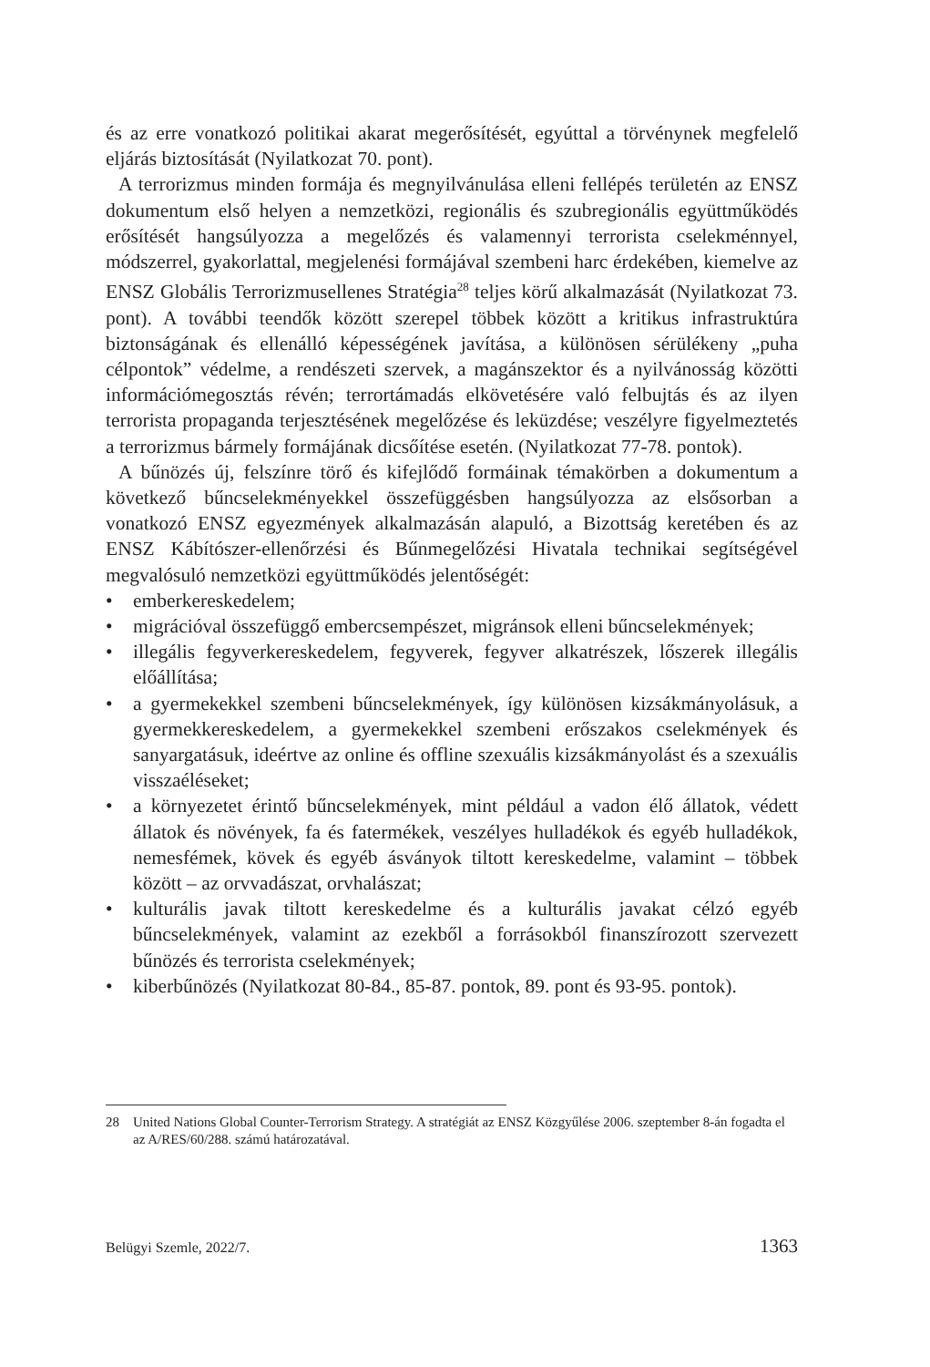és az erre vonatkozó politikai akarat megerősítését, egyúttal a törvénynek megfelelő eljárás biztosítását (Nyilatkozat 70. pont).
A terrorizmus minden formája és megnyilvánulása elleni fellépés területén az ENSZ dokumentum első helyen a nemzetközi, regionális és szubregionális együttműködés erősítését hangsúlyozza a megelőzés és valamennyi terrorista cselekménnyel, módszerrel, gyakorlattal, megjelenési formájával szembeni harc érdekében, kiemelve az ENSZ Globális Terrorizmusellenes Stratégia<sup>28</sup> teljes körű alkalmazását (Nyilatkozat 73. pont). A további teendők között szerepel többek között a kritikus infrastruktúra biztonságának és ellenálló képességének javítása, a különösen sérülékeny „puha célpontok” védelme, a rendészeti szervek, a magánszektor és a nyilvánosság közötti információmegosztás révén; terrortámadás elkövetésére való felbujtás és az ilyen terrorista propaganda terjesztésének megelőzése és leküzdése; veszélyre figyelmeztetés a terrorizmus bármely formájának dicsőítése esetén. (Nyilatkozat 77-78. pontok).
A bűnözés új, felszínre törő és kifejlődő formáinak témakörben a dokumentum a következő bűncselekményekkel összefüggésben hangsúlyozza az elsősorban a vonatkozó ENSZ egyezmények alkalmazásán alapuló, a Bizottság keretében és az ENSZ Kábítószer-ellenőrzési és Bűnmegelőzési Hivatala technikai segítségével megvalósuló nemzetközi együttműködés jelentőségét:
• emberkereskedelem;
• migrációval összefüggő embercsempészet, migránsok elleni bűncselekmények;
• illegális fegyverkereskedelem, fegyverek, fegyver alkatrészek, lőszerek illegális előállítása;
• a gyermekekkel szembeni bűncselekmények, így különösen kizsákmányolásuk, a gyermekkereskedelem, a gyermekekkel szembeni erőszakos cselekmények és sanyargatásuk, ideértve az online és offline szexuális kizsákmányolást és a szexuális visszaéléseket;
• a környezetet érintő bűncselekmények, mint például a vadon élő állatok, védett állatok és növények, fa és fatermékek, veszélyes hulladékok és egyéb hulladékok, nemesfémek, kövek és egyéb ásványok tiltott kereskedelme, valamint – többek között – az orvvadászat, orvhalászat;
• kulturális javak tiltott kereskedelme és a kulturális javakat célzó egyéb bűncselekmények, valamint az ezekből a forrásokból finanszírozott szervezett bűnözés és terrorista cselekmények;
• kiberbűnözés (Nyilatkozat 80-84., 85-87. pontok, 89. pont és 93-95. pontok).
28 United Nations Global Counter-Terrorism Strategy. A stratégiát az ENSZ Közgyűlése 2006. szeptember 8-án fogadta el az A/RES/60/288. számú határozatával.
Belügyi Szemle, 2022/7. 1363